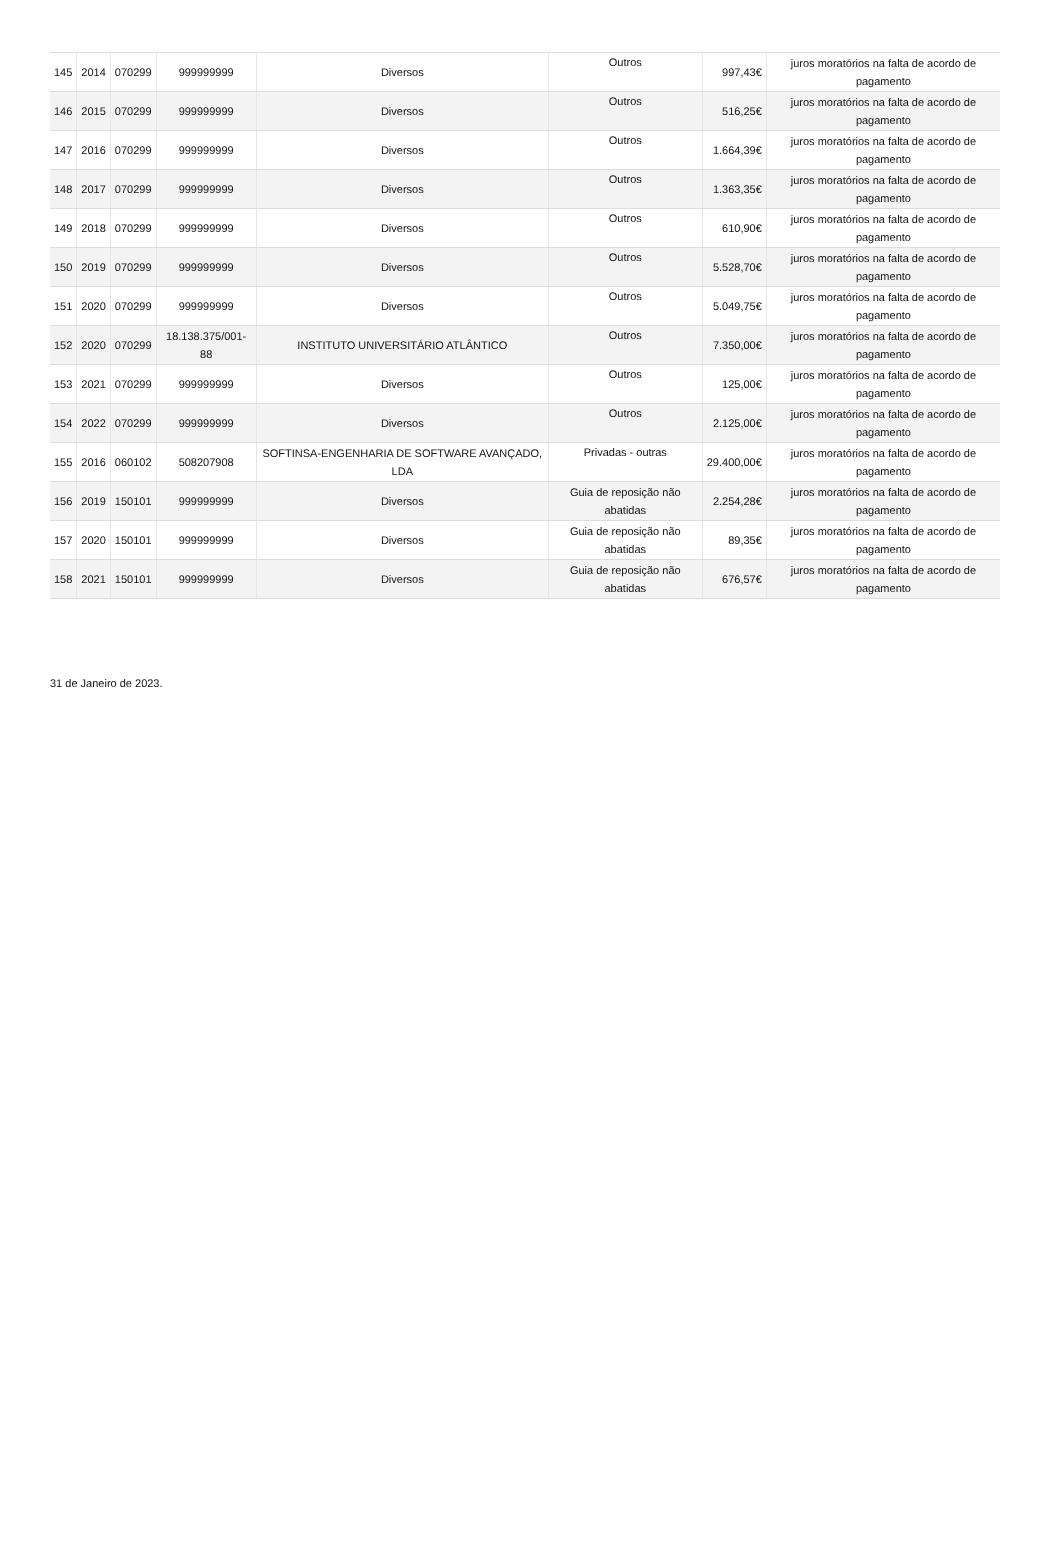| 145 | 2014 | 070299 | 999999999 | Diversos | Outros | 997,43€ | juros moratórios na falta de acordo de pagamento |
| 146 | 2015 | 070299 | 999999999 | Diversos | Outros | 516,25€ | juros moratórios na falta de acordo de pagamento |
| 147 | 2016 | 070299 | 999999999 | Diversos | Outros | 1.664,39€ | juros moratórios na falta de acordo de pagamento |
| 148 | 2017 | 070299 | 999999999 | Diversos | Outros | 1.363,35€ | juros moratórios na falta de acordo de pagamento |
| 149 | 2018 | 070299 | 999999999 | Diversos | Outros | 610,90€ | juros moratórios na falta de acordo de pagamento |
| 150 | 2019 | 070299 | 999999999 | Diversos | Outros | 5.528,70€ | juros moratórios na falta de acordo de pagamento |
| 151 | 2020 | 070299 | 999999999 | Diversos | Outros | 5.049,75€ | juros moratórios na falta de acordo de pagamento |
| 152 | 2020 | 070299 | 18.138.375/001-88 | INSTITUTO UNIVERSITÁRIO ATLÂNTICO | Outros | 7.350,00€ | juros moratórios na falta de acordo de pagamento |
| 153 | 2021 | 070299 | 999999999 | Diversos | Outros | 125,00€ | juros moratórios na falta de acordo de pagamento |
| 154 | 2022 | 070299 | 999999999 | Diversos | Outros | 2.125,00€ | juros moratórios na falta de acordo de pagamento |
| 155 | 2016 | 060102 | 508207908 | SOFTINSA-ENGENHARIA DE SOFTWARE AVANÇADO, LDA | Privadas - outras | 29.400,00€ | juros moratórios na falta de acordo de pagamento |
| 156 | 2019 | 150101 | 999999999 | Diversos | Guia de reposição não abatidas | 2.254,28€ | juros moratórios na falta de acordo de pagamento |
| 157 | 2020 | 150101 | 999999999 | Diversos | Guia de reposição não abatidas | 89,35€ | juros moratórios na falta de acordo de pagamento |
| 158 | 2021 | 150101 | 999999999 | Diversos | Guia de reposição não abatidas | 676,57€ | juros moratórios na falta de acordo de pagamento |
31 de Janeiro de 2023.